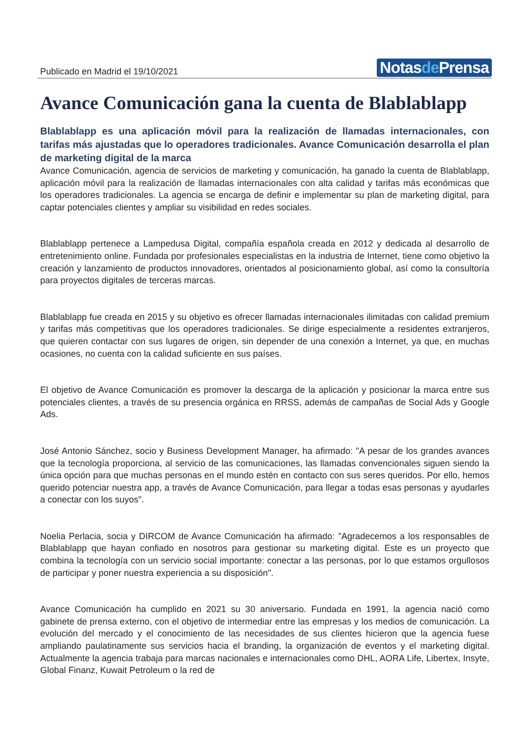Publicado en Madrid el 19/10/2021
Notasde Prensa
Avance Comunicación gana la cuenta de Blablablapp
Blablablapp es una aplicación móvil para la realización de llamadas internacionales, con tarifas más ajustadas que lo operadores tradicionales. Avance Comunicación desarrolla el plan de marketing digital de la marca
Avance Comunicación, agencia de servicios de marketing y comunicación, ha ganado la cuenta de Blablablapp, aplicación móvil para la realización de llamadas internacionales con alta calidad y tarifas más económicas que los operadores tradicionales. La agencia se encarga de definir e implementar su plan de marketing digital, para captar potenciales clientes y ampliar su visibilidad en redes sociales.
Blablablapp pertenece a Lampedusa Digital, compañía española creada en 2012 y dedicada al desarrollo de entretenimiento online. Fundada por profesionales especialistas en la industria de Internet, tiene como objetivo la creación y lanzamiento de productos innovadores, orientados al posicionamiento global, así como la consultoría para proyectos digitales de terceras marcas.
Blablablapp fue creada en 2015 y su objetivo es ofrecer llamadas internacionales ilimitadas con calidad premium y tarifas más competitivas que los operadores tradicionales. Se dirige especialmente a residentes extranjeros, que quieren contactar con sus lugares de origen, sin depender de una conexión a Internet, ya que, en muchas ocasiones, no cuenta con la calidad suficiente en sus países.
El objetivo de Avance Comunicación es promover la descarga de la aplicación y posicionar la marca entre sus potenciales clientes, a través de su presencia orgánica en RRSS, además de campañas de Social Ads y Google Ads.
José Antonio Sánchez, socio y Business Development Manager, ha afirmado: "A pesar de los grandes avances que la tecnología proporciona, al servicio de las comunicaciones, las llamadas convencionales siguen siendo la única opción para que muchas personas en el mundo estén en contacto con sus seres queridos. Por ello, hemos querido potenciar nuestra app, a través de Avance Comunicación, para llegar a todas esas personas y ayudarles a conectar con los suyos".
Noelia Perlacia, socia y DIRCOM de Avance Comunicación ha afirmado: "Agradecemos a los responsables de Blablablapp que hayan confiado en nosotros para gestionar su marketing digital. Este es un proyecto que combina la tecnología con un servicio social importante: conectar a las personas, por lo que estamos orgullosos de participar y poner nuestra experiencia a su disposición".
Avance Comunicación ha cumplido en 2021 su 30 aniversario. Fundada en 1991, la agencia nació como gabinete de prensa externo, con el objetivo de intermediar entre las empresas y los medios de comunicación. La evolución del mercado y el conocimiento de las necesidades de sus clientes hicieron que la agencia fuese ampliando paulatinamente sus servicios hacia el branding, la organización de eventos y el marketing digital. Actualmente la agencia trabaja para marcas nacionales e internacionales como DHL, AORA Life, Libertex, Insyte, Global Finanz, Kuwait Petroleum o la red de